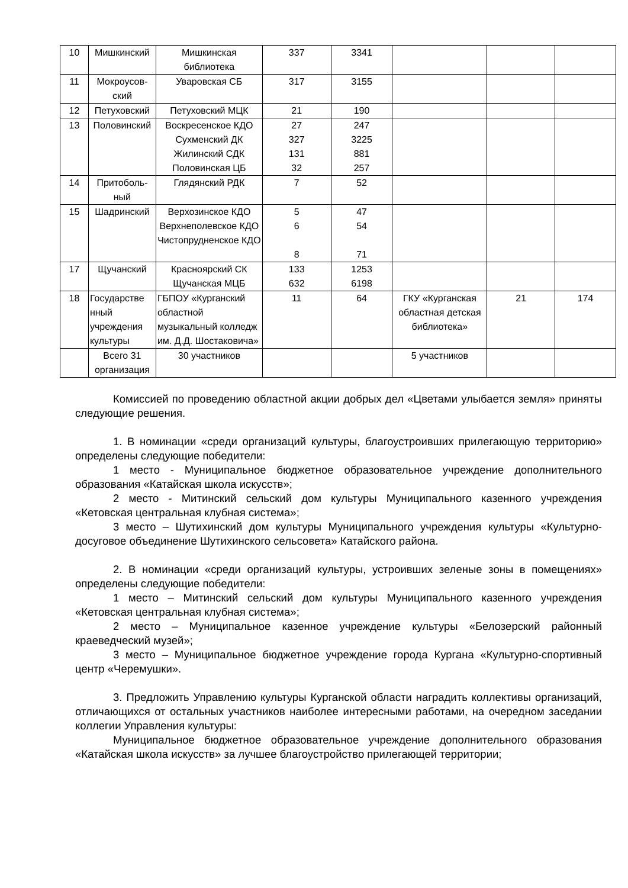| 10 | Мишкинский | Мишкинская библиотека | 337 | 3341 | | | |
| 11 | Мокроусов-ский | Уваровская СБ | 317 | 3155 | | | |
| 12 | Петуховский | Петуховский МЦК | 21 | 190 | | | |
| 13 | Половинский | Воскресенское КДО Сухменский ДК Жилинский СДК Половинская ЦБ | 27 327 131 32 | 247 3225 881 257 | | | |
| 14 | Притоболь-ный | Глядянский РДК | 7 | 52 | | | |
| 15 | Шадринский | Верхозинское КДО Верхнеполевское КДО Чистопрудненское КДО | 5 6 8 | 47 54 71 | | | |
| 17 | Щучанский | Красноярский СК Щучанская МЦБ | 133 632 | 1253 6198 | | | |
| 18 | Государстве нный учреждения культуры | ГБПОУ «Курганский областной музыкальный колледж им. Д.Д. Шостаковича» | 11 | 64 | ГКУ «Курганская областная детская библиотека» | 21 | 174 |
| | Всего 31 организация | 30 участников | | | 5 участников | | |
Комиссией по проведению областной акции добрых дел «Цветами улыбается земля» приняты следующие решения.
1. В номинации «среди организаций культуры, благоустроивших прилегающую территорию» определены следующие победители:
1 место - Муниципальное бюджетное образовательное учреждение дополнительного образования «Катайская школа искусств»;
2 место - Митинский сельский дом культуры Муниципального казенного учреждения «Кетовская центральная клубная система»;
3 место – Шутихинский дом культуры Муниципального учреждения культуры «Культурно-досуговое объединение Шутихинского сельсовета» Катайского района.
2. В номинации «среди организаций культуры, устроивших зеленые зоны в помещениях» определены следующие победители:
1 место – Митинский сельский дом культуры Муниципального казенного учреждения «Кетовская центральная клубная система»;
2 место – Муниципальное казенное учреждение культуры «Белозерский районный краеведческий музей»;
3 место – Муниципальное бюджетное учреждение города Кургана «Культурно-спортивный центр «Черемушки».
3. Предложить Управлению культуры Курганской области наградить коллективы организаций, отличающихся от остальных участников наиболее интересными работами, на очередном заседании коллегии Управления культуры:
Муниципальное бюджетное образовательное учреждение дополнительного образования «Катайская школа искусств» за лучшее благоустройство прилегающей территории;